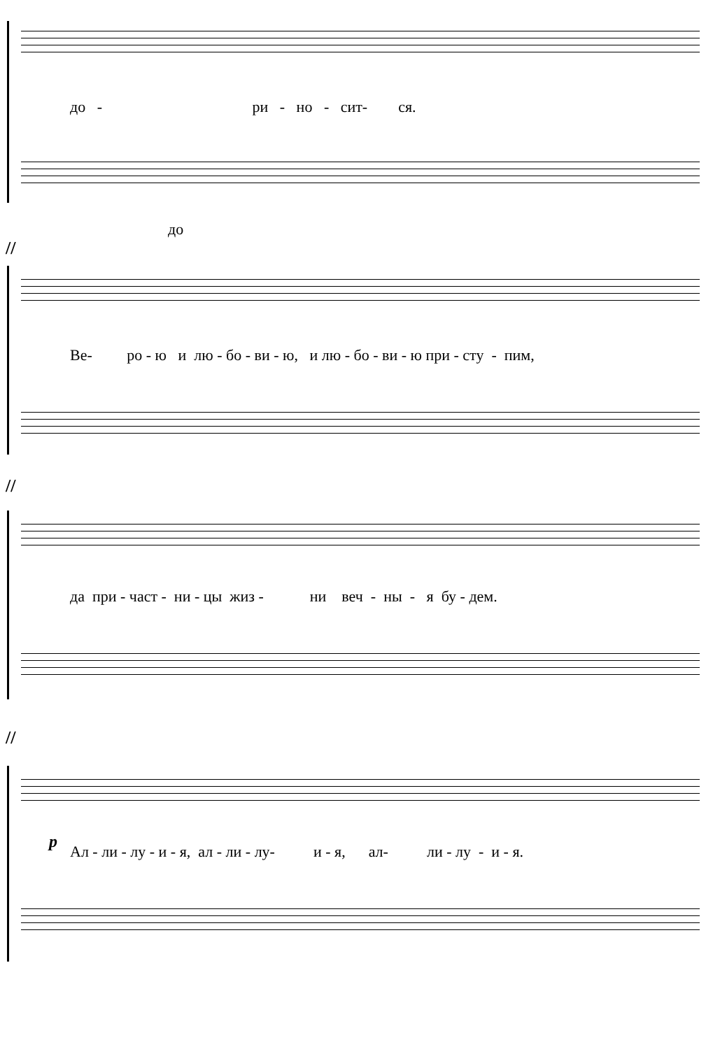до - ри - но - сит- ся.
до
//
Ве- ро - ю и лю - бо - ви - ю, и лю - бо - ви - ю при - сту - пим,
//
да при - част - ни - цы жиз - ни веч - ны - я бу - дем.
//
p
Ал - ли - лу - и - я, ал - ли - лу- и - я, ал- ли - лу - и - я.